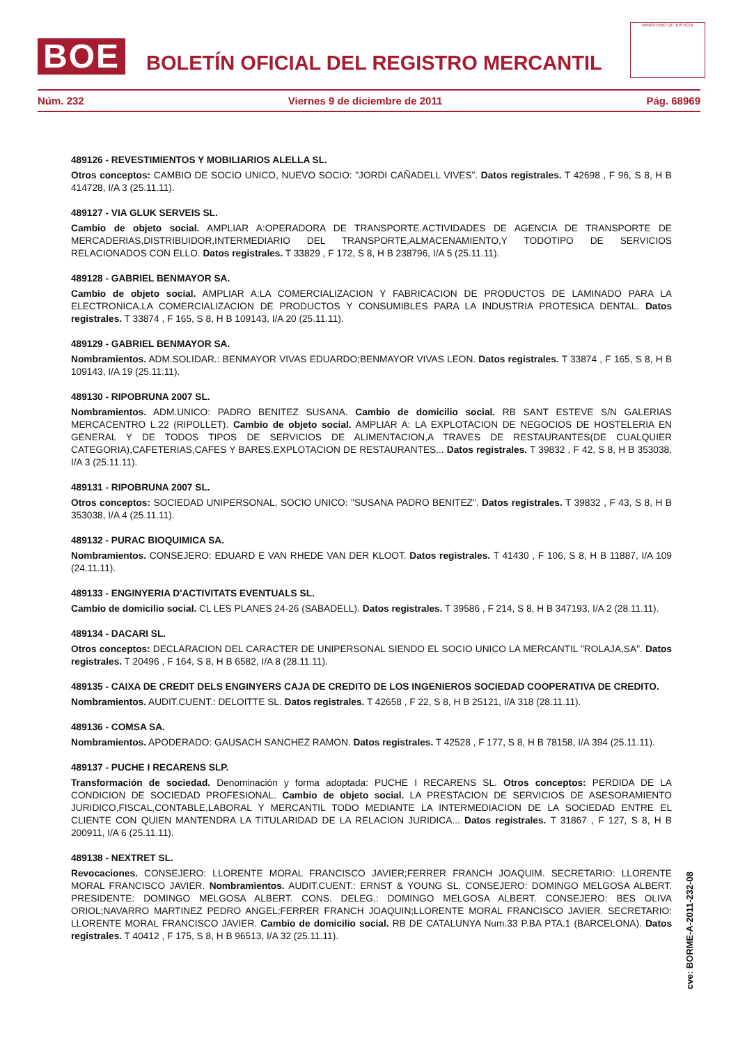BOE
BOLETÍN OFICIAL DEL REGISTRO MERCANTIL
MINISTERIO DE JUSTICIA
Núm. 232 Viernes 9 de diciembre de 2011 Pág. 68969
489126 - REVESTIMIENTOS Y MOBILIARIOS ALELLA SL.
Otros conceptos: CAMBIO DE SOCIO UNICO, NUEVO SOCIO: "JORDI CAÑADELL VIVES". Datos registrales. T 42698 , F 96, S 8, H B 414728, I/A 3 (25.11.11).
489127 - VIA GLUK SERVEIS SL.
Cambio de objeto social. AMPLIAR A:OPERADORA DE TRANSPORTE.ACTIVIDADES DE AGENCIA DE TRANSPORTE DE MERCADERIAS,DISTRIBUIDOR,INTERMEDIARIO DEL TRANSPORTE,ALMACENAMIENTO,Y TODOTIPO DE SERVICIOS RELACIONADOS CON ELLO. Datos registrales. T 33829 , F 172, S 8, H B 238796, I/A 5 (25.11.11).
489128 - GABRIEL BENMAYOR SA.
Cambio de objeto social. AMPLIAR A:LA COMERCIALIZACION Y FABRICACION DE PRODUCTOS DE LAMINADO PARA LA ELECTRONICA.LA COMERCIALIZACION DE PRODUCTOS Y CONSUMIBLES PARA LA INDUSTRIA PROTESICA DENTAL. Datos registrales. T 33874 , F 165, S 8, H B 109143, I/A 20 (25.11.11).
489129 - GABRIEL BENMAYOR SA.
Nombramientos. ADM.SOLIDAR.: BENMAYOR VIVAS EDUARDO;BENMAYOR VIVAS LEON. Datos registrales. T 33874 , F 165, S 8, H B 109143, I/A 19 (25.11.11).
489130 - RIPOBRUNA 2007 SL.
Nombramientos. ADM.UNICO: PADRO BENITEZ SUSANA. Cambio de domicilio social. RB SANT ESTEVE S/N GALERIAS MERCACENTRO L.22 (RIPOLLET). Cambio de objeto social. AMPLIAR A: LA EXPLOTACION DE NEGOCIOS DE HOSTELERIA EN GENERAL Y DE TODOS TIPOS DE SERVICIOS DE ALIMENTACION,A TRAVES DE RESTAURANTES(DE CUALQUIER CATEGORIA),CAFETERIAS,CAFES Y BARES.EXPLOTACION DE RESTAURANTES... Datos registrales. T 39832 , F 42, S 8, H B 353038, I/A 3 (25.11.11).
489131 - RIPOBRUNA 2007 SL.
Otros conceptos: SOCIEDAD UNIPERSONAL, SOCIO UNICO: "SUSANA PADRO BENITEZ". Datos registrales. T 39832 , F 43, S 8, H B 353038, I/A 4 (25.11.11).
489132 - PURAC BIOQUIMICA SA.
Nombramientos. CONSEJERO: EDUARD E VAN RHEDE VAN DER KLOOT. Datos registrales. T 41430 , F 106, S 8, H B 11887, I/A 109 (24.11.11).
489133 - ENGINYERIA D'ACTIVITATS EVENTUALS SL.
Cambio de domicilio social. CL LES PLANES 24-26 (SABADELL). Datos registrales. T 39586 , F 214, S 8, H B 347193, I/A 2 (28.11.11).
489134 - DACARI SL.
Otros conceptos: DECLARACION DEL CARACTER DE UNIPERSONAL SIENDO EL SOCIO UNICO LA MERCANTIL "ROLAJA,SA". Datos registrales. T 20496 , F 164, S 8, H B 6582, I/A 8 (28.11.11).
489135 - CAIXA DE CREDIT DELS ENGINYERS CAJA DE CREDITO DE LOS INGENIEROS SOCIEDAD COOPERATIVA DE CREDITO.
Nombramientos. AUDIT.CUENT.: DELOITTE SL. Datos registrales. T 42658 , F 22, S 8, H B 25121, I/A 318 (28.11.11).
489136 - COMSA SA.
Nombramientos. APODERADO: GAUSACH SANCHEZ RAMON. Datos registrales. T 42528 , F 177, S 8, H B 78158, I/A 394 (25.11.11).
489137 - PUCHE I RECARENS SLP.
Transformación de sociedad. Denominación y forma adoptada: PUCHE I RECARENS SL. Otros conceptos: PERDIDA DE LA CONDICION DE SOCIEDAD PROFESIONAL. Cambio de objeto social. LA PRESTACION DE SERVICIOS DE ASESORAMIENTO JURIDICO,FISCAL,CONTABLE,LABORAL Y MERCANTIL TODO MEDIANTE LA INTERMEDIACION DE LA SOCIEDAD ENTRE EL CLIENTE CON QUIEN MANTENDRA LA TITULARIDAD DE LA RELACION JURIDICA... Datos registrales. T 31867 , F 127, S 8, H B 200911, I/A 6 (25.11.11).
489138 - NEXTRET SL.
Revocaciones. CONSEJERO: LLORENTE MORAL FRANCISCO JAVIER;FERRER FRANCH JOAQUIM. SECRETARIO: LLORENTE MORAL FRANCISCO JAVIER. Nombramientos. AUDIT.CUENT.: ERNST & YOUNG SL. CONSEJERO: DOMINGO MELGOSA ALBERT. PRESIDENTE: DOMINGO MELGOSA ALBERT. CONS. DELEG.: DOMINGO MELGOSA ALBERT. CONSEJERO: BES OLIVA ORIOL;NAVARRO MARTINEZ PEDRO ANGEL;FERRER FRANCH JOAQUIN;LLORENTE MORAL FRANCISCO JAVIER. SECRETARIO: LLORENTE MORAL FRANCISCO JAVIER. Cambio de domicilio social. RB DE CATALUNYA Num.33 P.BA PTA.1 (BARCELONA). Datos registrales. T 40412 , F 175, S 8, H B 96513, I/A 32 (25.11.11).
cve: BORME-A-2011-232-08